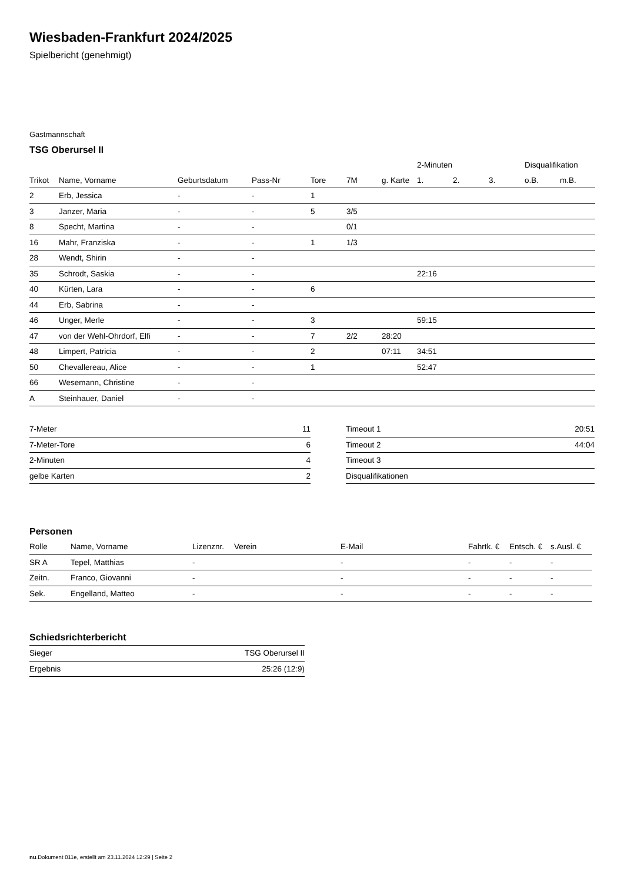Wiesbaden-Frankfurt 2024/2025
Spielbericht (genehmigt)
Gastmannschaft
TSG Oberursel II
| | | | | | | | 2-Minuten | | | Disqualifikation | |
| --- | --- | --- | --- | --- | --- | --- | --- | --- | --- | --- | --- |
| Trikot | Name, Vorname | Geburtsdatum | Pass-Nr | Tore | 7M | g. Karte | 1. | 2. | 3. | o.B. | m.B. |
| 2 | Erb, Jessica | - | - | 1 | | | | | | | |
| 3 | Janzer, Maria | - | - | 5 | 3/5 | | | | | | |
| 8 | Specht, Martina | - | - | | 0/1 | | | | | | |
| 16 | Mahr, Franziska | - | - | 1 | 1/3 | | | | | | |
| 28 | Wendt, Shirin | - | - | | | | | | | | |
| 35 | Schrodt, Saskia | - | - | | | | 22:16 | | | | |
| 40 | Kürten, Lara | - | - | 6 | | | | | | | |
| 44 | Erb, Sabrina | - | - | | | | | | | | |
| 46 | Unger, Merle | - | - | 3 | | | 59:15 | | | | |
| 47 | von der Wehl-Ohrdorf, Elfi | - | - | 7 | 2/2 | 28:20 | | | | | |
| 48 | Limpert, Patricia | - | - | 2 | | 07:11 | 34:51 | | | | |
| 50 | Chevallereau, Alice | - | - | 1 | | | 52:47 | | | | |
| 66 | Wesemann, Christine | - | - | | | | | | | | |
| A | Steinhauer, Daniel | - | - | | | | | | | | |
| 7-Meter | 11 |
| 7-Meter-Tore | 6 |
| 2-Minuten | 4 |
| gelbe Karten | 2 |
| Timeout 1 | 20:51 |
| Timeout 2 | 44:04 |
| Timeout 3 | |
| Disqualifikationen | |
Personen
| Rolle | Name, Vorname | Lizenznr. | Verein | E-Mail | Fahrtk. € | Entsch. € | s.Ausl. € |
| --- | --- | --- | --- | --- | --- | --- | --- |
| SR A | Tepel, Matthias | - | | - | - | - | - |
| Zeitn. | Franco, Giovanni | - | | - | - | - | - |
| Sek. | Engelland, Matteo | - | | - | - | - | - |
Schiedsrichterbericht
| Sieger | TSG Oberursel II |
| Ergebnis | 25:26 (12:9) |
nu.Dokument 011e, erstellt am 23.11.2024 12:29 | Seite 2